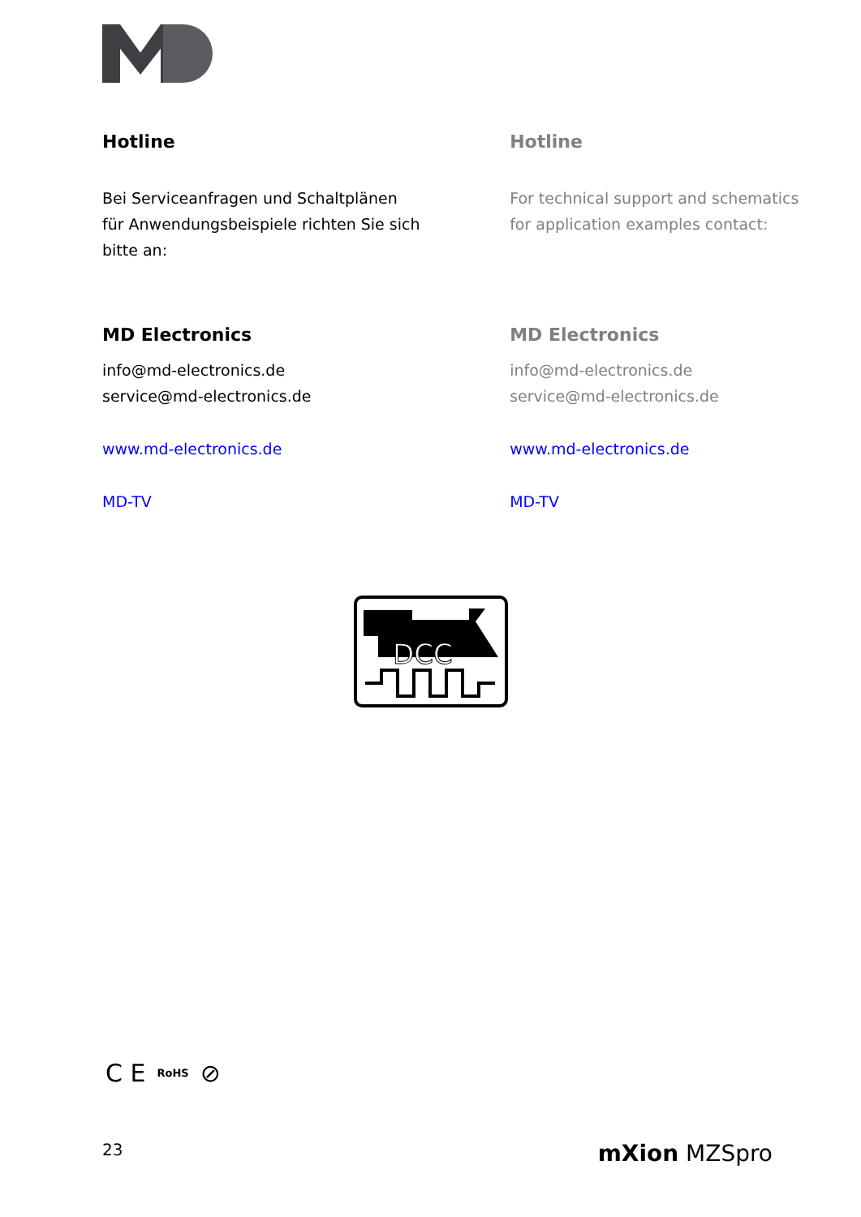Hotline
Bei Serviceanfragen und Schaltplänen
für Anwendungsbeispiele richten Sie sich
bitte an:
MD Electronics
info@md-electronics.de
service@md-electronics.de
www.md-electronics.de
MD-TV
Hotline
For technical support and schematics for application examples contact:
MD Electronics
info@md-electronics.de
service@md-electronics.de
www.md-electronics.de
MD-TV
DCC
C E RoHS ⊘
23 mXion MZSpro